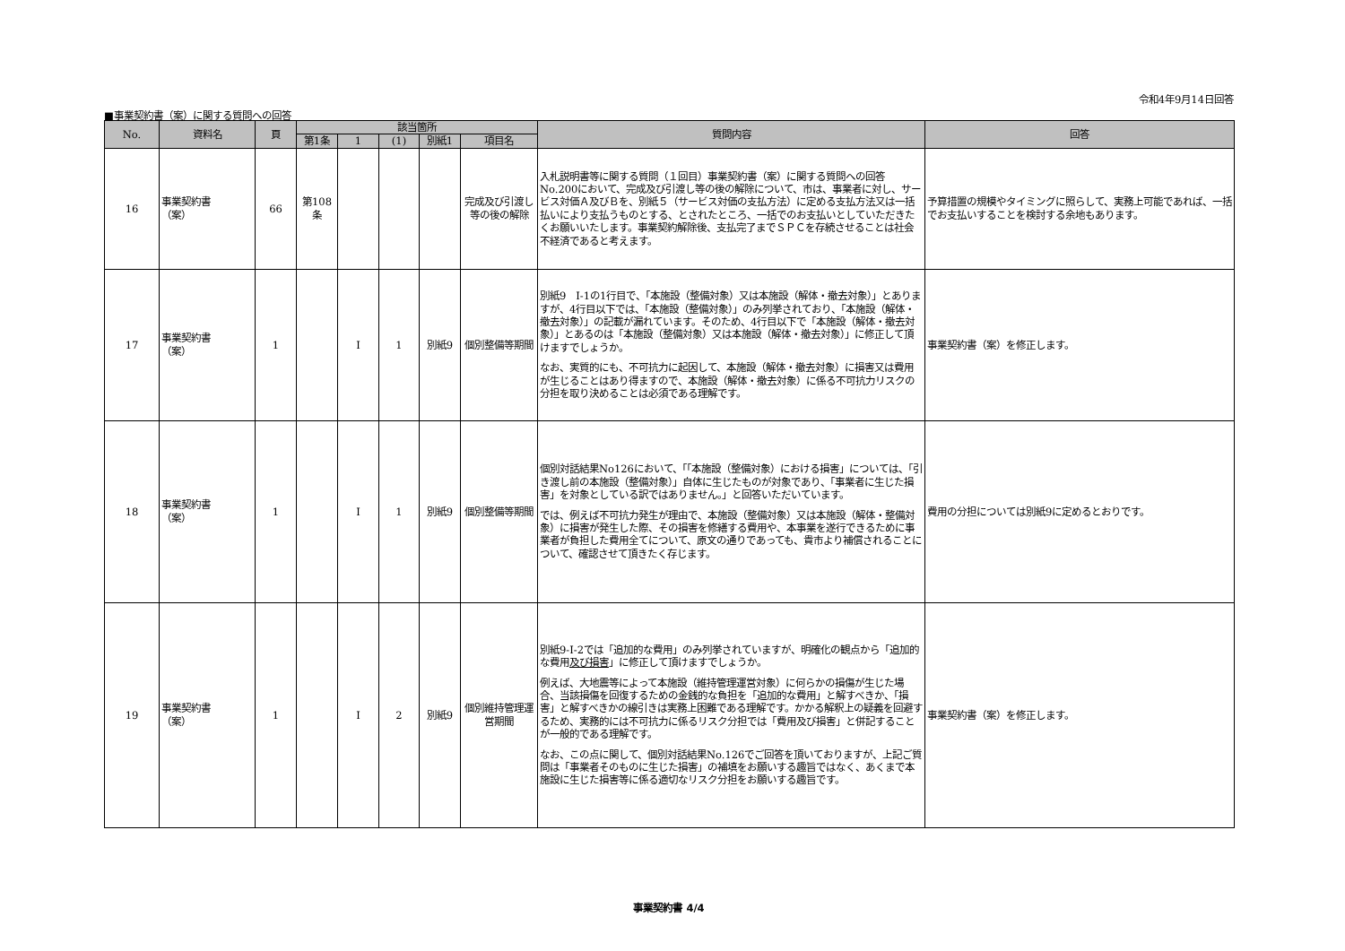令和4年9月14日回答
■事業契約書（案）に関する質問への回答
| No. | 資料名 | 頁 | 該当箇所 | | | | | 質問内容 | 回答 |
| --- | --- | --- | --- | --- | --- | --- | --- | --- | --- |
| | | | 第1条 | 1 | (1) | 別紙1 | 項目名 | | |
| 16 | 事業契約書 （案） | 66 | 第108条 | | | | 完成及び引渡し等の後の解除 | 入札説明書等に関する質問（１回目）事業契約書（案）に関する質問への回答No.200において、完成及び引渡し等の後の解除について、市は、事業者に対し、サービス対価Ａ及びＢを、別紙５（サービス対価の支払方法）に定める支払方法又は一括払いにより支払うものとする、とされたところ、一括でのお支払いとしていただきたくお願いいたします。事業契約解除後、支払完了までＳＰＣを存続させることは社会不経済であると考えます。 | 予算措置の規模やタイミングに照らして、実務上可能であれば、一括でお支払いすることを検討する余地もあります。 |
| 17 | 事業契約書 （案） | 1 | | Ⅰ | 1 | 別紙9 | 個別整備等期間 | 別紙9 Ⅰ-1の1行目で、「本施設（整備対象）又は本施設（解体・撤去対象）」とありますが、4行目以下では、「本施設（整備対象）」のみ列挙されており、「本施設（解体・撤去対象）」の記載が漏れています。そのため、4行目以下で「本施設（解体・撤去対象）」とあるのは「本施設（整備対象）又は本施設（解体・撤去対象）」に修正して頂けますでしょうか。 なお、実質的にも、不可抗力に起因して、本施設（解体・撤去対象）に損害又は費用が生じることはあり得ますので、本施設（解体・撤去対象）に係る不可抗力リスクの分担を取り決めることは必須である理解です。 | 事業契約書（案）を修正します。 |
| 18 | 事業契約書 （案） | 1 | | Ⅰ | 1 | 別紙9 | 個別整備等期間 | 個別対話結果No126において、「「本施設（整備対象）における損害」については、「引き渡し前の本施設（整備対象）」自体に生じたものが対象であり、「事業者に生じた損害」を対象としている訳ではありません。」と回答いただいています。 では、例えば不可抗力発生が理由で、本施設（整備対象）又は本施設（解体・整備対象）に損害が発生した際、その損害を修繕する費用や、本事業を遂行できるために事業者が負担した費用全てについて、原文の通りであっても、貴市より補償されることについて、確認させて頂きたく存じます。 | 費用の分担については別紙9に定めるとおりです。 |
| 19 | 事業契約書 （案） | 1 | | Ⅰ | 2 | 別紙9 | 個別維持管理運営期間 | 別紙9-Ⅰ-2では「追加的な費用」のみ列挙されていますが、明確化の観点から「追加的な費用 及び損害 」に修正して頂けますでしょうか。 例えば、大地震等によって本施設（維持管理運営対象）に何らかの損傷が生じた場合、当該損傷を回復するための金銭的な負担を「追加的な費用」と解すべきか、「損害」と解すべきかの線引きは実務上困難である理解です。かかる解釈上の疑義を回避するため、実務的には不可抗力に係るリスク分担では「費用及び損害」と併記することが一般的である理解です。 なお、この点に関して、個別対話結果No.126でご回答を頂いておりますが、上記ご質問は「事業者そのものに生じた損害」の補填をお願いする趣旨ではなく、あくまで本施設に生じた損害等に係る適切なリスク分担をお願いする趣旨です。 | 事業契約書（案）を修正します。 |
事業契約書 4/4